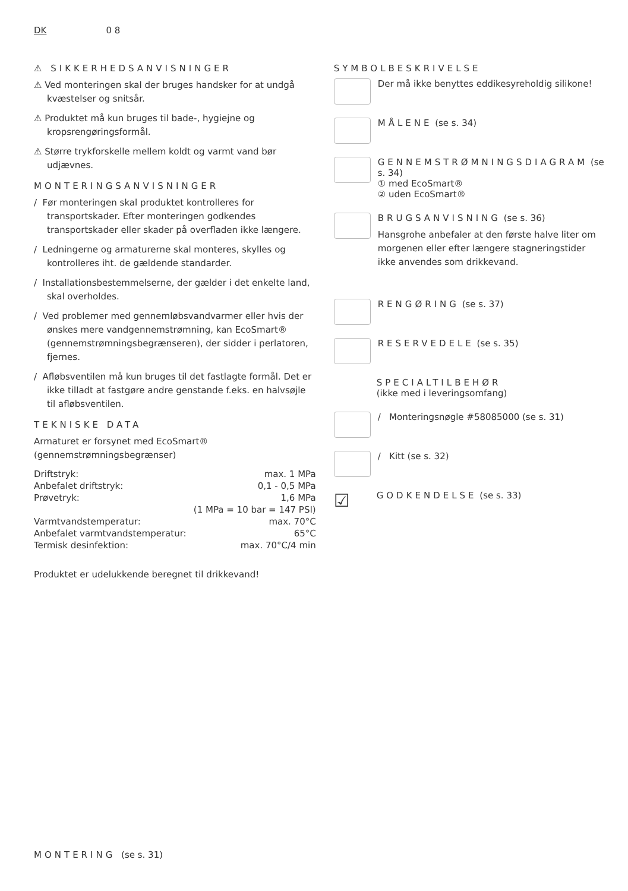DK 0 8
⚠ SIKKERHEDSANVISNINGER
⚠ Ved monteringen skal der bruges handsker for at undgå kvæstelser og snitsår.
⚠ Produktet må kun bruges til bade-, hygiejne og kropsrengøringsformål.
⚠ Større trykforskelle mellem koldt og varmt vand bør udjævnes.
MONTERINGSANVISNINGER
/ Før monteringen skal produktet kontrolleres for transportskader. Efter monteringen godkendes transportskader eller skader på overfladen ikke længere.
/ Ledningerne og armaturerne skal monteres, skylles og kontrolleres iht. de gældende standarder.
/ Installationsbestemmelserne, der gælder i det enkelte land, skal overholdes.
/ Ved problemer med gennemløbsvandvarmer eller hvis der ønskes mere vandgennemstrømning, kan EcoSmart® (gennemstrømningsbegrænseren), der sidder i perlatoren, fjernes.
/ Afløbsventilen må kun bruges til det fastlagte formål. Det er ikke tilladt at fastgøre andre genstande f.eks. en halvsøjle til afløbsventilen.
TEKNISKE DATA
Armaturet er forsynet med EcoSmart® (gennemstrømningsbegrænser)
| Driftstryk: | max. 1 MPa |
| Anbefalet driftstryk: | 0,1 - 0,5 MPa |
| Prøvetryk: | 1,6 MPa |
| | (1 MPa = 10 bar = 147 PSI) |
| Varmtvandstemperatur: | max. 70°C |
| Anbefalet varmtvandstemperatur: | 65°C |
| Termisk desinfektion: | max. 70°C/4 min |
Produktet er udelukkende beregnet til drikkevand!
SYMBOLBESKRIVELSE
Der må ikke benyttes eddikesyreholdig silikone!
MÅLENE (se s. 34)
GENNEMSTRØMNINGSDIAGRAM (se s. 34)
① med EcoSmart®
② uden EcoSmart®
BRUGSANVISNING (se s. 36)
Hansgrohe anbefaler at den første halve liter om morgenen eller efter længere stagneringstider ikke anvendes som drikkevand.
RENGØRING (se s. 37)
RESERVEDELE (se s. 35)
SPECIALTILBEHØR
(ikke med i leveringsomfang)
/ Monteringsnøgle #58085000 (se s. 31)
/ Kitt (se s. 32)
☑
GODKENDELSE (se s. 33)
MONTERING (se s. 31)